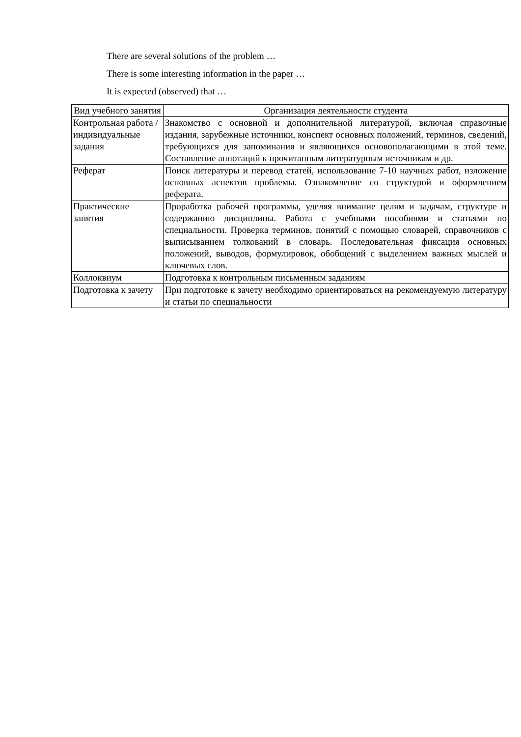There are several solutions of the problem …
There is some interesting information in the paper …
It is expected (observed) that …
| Вид учебного занятия | Организация деятельности студента |
| --- | --- |
| Контрольная работа / индивидуальные задания | Знакомство с основной и дополнительной литературой, включая справочные издания, зарубежные источники, конспект основных положений, терминов, сведений, требующихся для запоминания и являющихся основополагающими в этой теме. Составление аннотаций к прочитанным литературным источникам и др. |
| Реферат | Поиск литературы и перевод статей, использование 7-10 научных работ, изложение основных аспектов проблемы. Ознакомление со структурой и оформлением реферата. |
| Практические занятия | Проработка рабочей программы, уделяя внимание целям и задачам, структуре и содержанию дисциплины. Работа с учебными пособиями и статьями по специальности. Проверка терминов, понятий с помощью словарей, справочников с выписыванием толкований в словарь. Последовательная фиксация основных положений, выводов, формулировок, обобщений с выделением важных мыслей и ключевых слов. |
| Коллоквиум | Подготовка к контрольным письменным заданиям |
| Подготовка к зачету | При подготовке к зачету необходимо ориентироваться на рекомендуемую литературу и статьи по специальности |